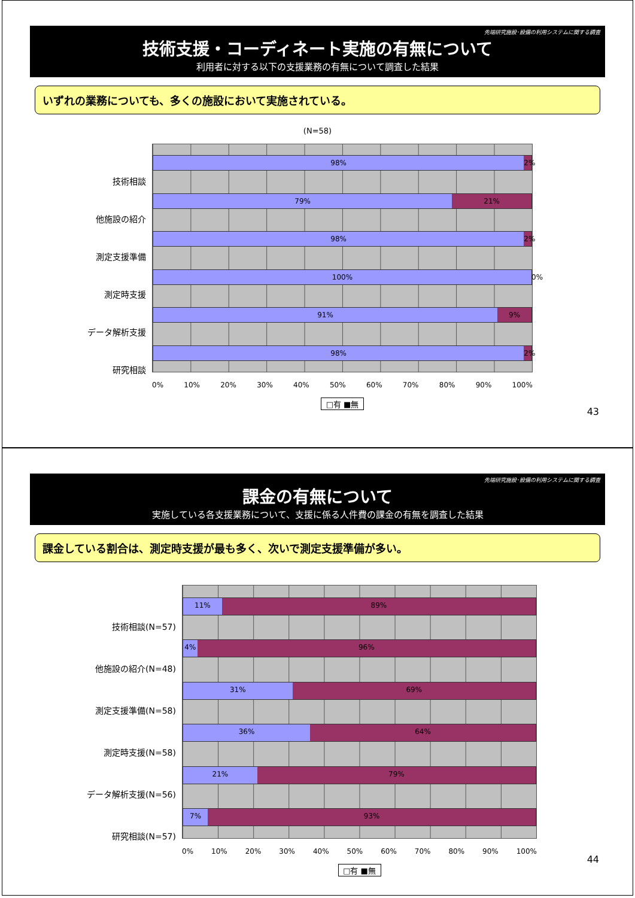先端研究施設･設備の利用システムに関する調査
技術支援・コーディネート実施の有無について
利用者に対する以下の支援業務の有無について調査した結果
いずれの業務についても、多くの施設において実施されている。
(N=58)
技術相談
他施設の紹介
測定支援準備
測定時支援
データ解析支援
研究相談
98% 2%
79% 21%
98% 2%
100% 0%
91% 9%
98% 2%
0% 10% 20% 30% 40% 50% 60% 70% 80% 90% 100%
□有 ■無
43
先端研究施設･設備の利用システムに関する調査
課金の有無について
実施している各支援業務について、支援に係る人件費の課金の有無を調査した結果
課金している割合は、測定時支援が最も多く、次いで測定支援準備が多い。
技術相談(N=57)
他施設の紹介(N=48)
測定支援準備(N=58)
測定時支援(N=58)
データ解析支援(N=56)
研究相談(N=57)
11% 89%
4% 96%
31% 69%
36% 64%
21% 79%
7% 93%
0% 10% 20% 30% 40% 50% 60% 70% 80% 90% 100%
□有 ■無
44